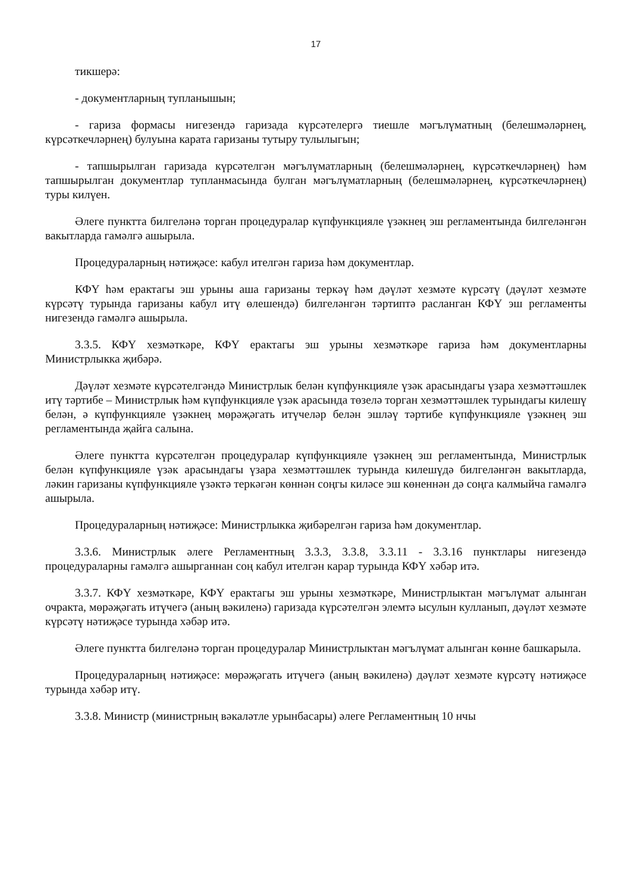17
тикшерә:
- документларның тупланышын;
- гариза формасы нигезендә гаризада күрсәтелергә тиешле мәгълүматның (белешмәләрнең, күрсәткечләрнең) булуына карата гаризаны тутыру тулылыгын;
- тапшырылган гаризада күрсәтелгән мәгълүматларның (белешмәләрнең, күрсәткечләрнең) һәм тапшырылган документлар тупланмасында булган мәгълүматларның (белешмәләрнең, күрсәткечләрнең) туры килүен.
Әлеге пунктта билгеләнә торган процедуралар күпфункцияле үзәкнең эш регламентында билгеләнгән вакытларда гамәлгә ашырыла.
Процедураларның нәтиҗәсе: кабул ителгән гариза һәм документлар.
КФҮ һәм ерактагы эш урыны аша гаризаны теркәү һәм дәүләт хезмәте күрсәтү (дәүләт хезмәте күрсәтү турында гаризаны кабул итү өлешендә) билгеләнгән тәртиптә расланган КФҮ эш регламенты нигезендә гамәлгә ашырыла.
3.3.5. КФҮ хезмәткәре, КФҮ ерактагы эш урыны хезмәткәре гариза һәм документларны Министрлыкка җибәрә.
Дәүләт хезмәте күрсәтелгәндә Министрлык белән күпфункцияле үзәк арасындагы үзара хезмәттәшлек итү тәртибе – Министрлык һәм күпфункцияле үзәк арасында төзелә торган хезмәттәшлек турындагы килешү белән, ә күпфункцияле үзәкнең мөрәҗәгать итүчеләр белән эшләү тәртибе күпфункцияле үзәкнең эш регламентында җайга салына.
Әлеге пунктта күрсәтелгән процедуралар күпфункцияле үзәкнең эш регламентында, Министрлык белән күпфункцияле үзәк арасындагы үзара хезмәттәшлек турында килешүдә билгеләнгән вакытларда, ләкин гаризаны күпфункцияле үзәктә теркәгән көннән соңгы киләсе эш көненнән дә соңга калмыйча гамәлгә ашырыла.
Процедураларның нәтиҗәсе: Министрлыкка җибәрелгән гариза һәм документлар.
3.3.6. Министрлык әлеге Регламентның 3.3.3, 3.3.8, 3.3.11 - 3.3.16 пунктлары нигезендә процедураларны гамәлгә ашырганнан соң кабул ителгән карар турында КФҮ хәбәр итә.
3.3.7. КФҮ хезмәткәре, КФҮ ерактагы эш урыны хезмәткәре, Министрлыктан мәгълүмат алынган очракта, мөрәҗәгать итүчегә (аның вәкиленә) гаризада күрсәтелгән элемтә ысулын кулланып, дәүләт хезмәте күрсәтү нәтиҗәсе турында хәбәр итә.
Әлеге пунктта билгеләнә торган процедуралар Министрлыктан мәгълүмат алынган көнне башкарыла.
Процедураларның нәтиҗәсе: мөрәҗәгать итүчегә (аның вәкиленә) дәүләт хезмәте күрсәтү нәтиҗәсе турында хәбәр итү.
3.3.8. Министр (министрның вәкаләтле урынбасары) әлеге Регламентның 10 нчы